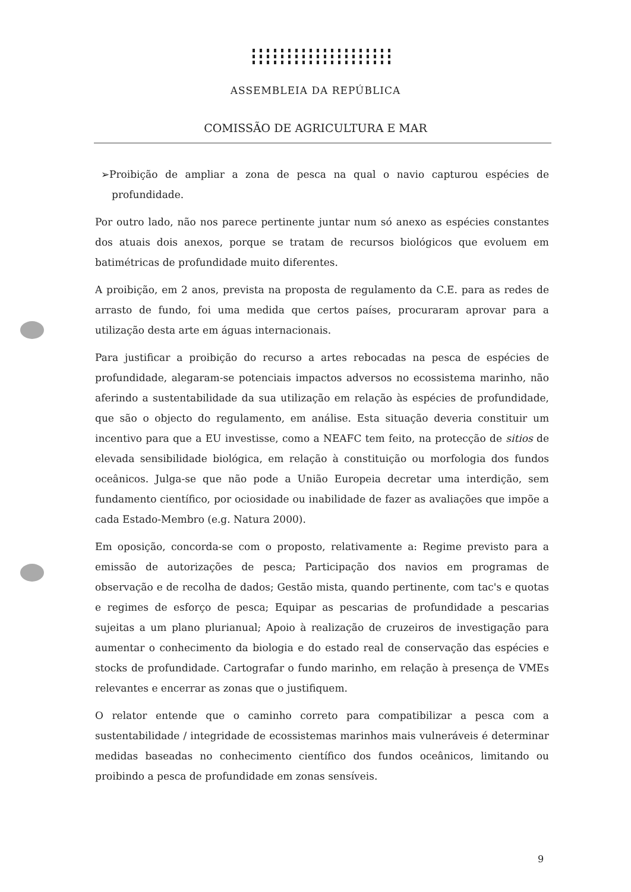ASSEMBLEIA DA REPÚBLICA
COMISSÃO DE AGRICULTURA E MAR
➢Proibição de ampliar a zona de pesca na qual o navio capturou espécies de profundidade.
Por outro lado, não nos parece pertinente juntar num só anexo as espécies constantes dos atuais dois anexos, porque se tratam de recursos biológicos que evoluem em batimétricas de profundidade muito diferentes.
A proibição, em 2 anos, prevista na proposta de regulamento da C.E. para as redes de arrasto de fundo, foi uma medida que certos países, procuraram aprovar para a utilização desta arte em águas internacionais.
Para justificar a proibição do recurso a artes rebocadas na pesca de espécies de profundidade, alegaram-se potenciais impactos adversos no ecossistema marinho, não aferindo a sustentabilidade da sua utilização em relação às espécies de profundidade, que são o objecto do regulamento, em análise. Esta situação deveria constituir um incentivo para que a EU investisse, como a NEAFC tem feito, na protecção de sitios de elevada sensibilidade biológica, em relação à constituição ou morfologia dos fundos oceânicos. Julga-se que não pode a União Europeia decretar uma interdição, sem fundamento científico, por ociosidade ou inabilidade de fazer as avaliações que impõe a cada Estado-Membro (e.g. Natura 2000).
Em oposição, concorda-se com o proposto, relativamente a: Regime previsto para a emissão de autorizações de pesca; Participação dos navios em programas de observação e de recolha de dados; Gestão mista, quando pertinente, com tac's e quotas e regimes de esforço de pesca; Equipar as pescarias de profundidade a pescarias sujeitas a um plano plurianual; Apoio à realização de cruzeiros de investigação para aumentar o conhecimento da biologia e do estado real de conservação das espécies e stocks de profundidade. Cartografar o fundo marinho, em relação à presença de VMEs relevantes e encerrar as zonas que o justifiquem.
O relator entende que o caminho correto para compatibilizar a pesca com a sustentabilidade / integridade de ecossistemas marinhos mais vulneráveis é determinar medidas baseadas no conhecimento científico dos fundos oceânicos, limitando ou proibindo a pesca de profundidade em zonas sensíveis.
9